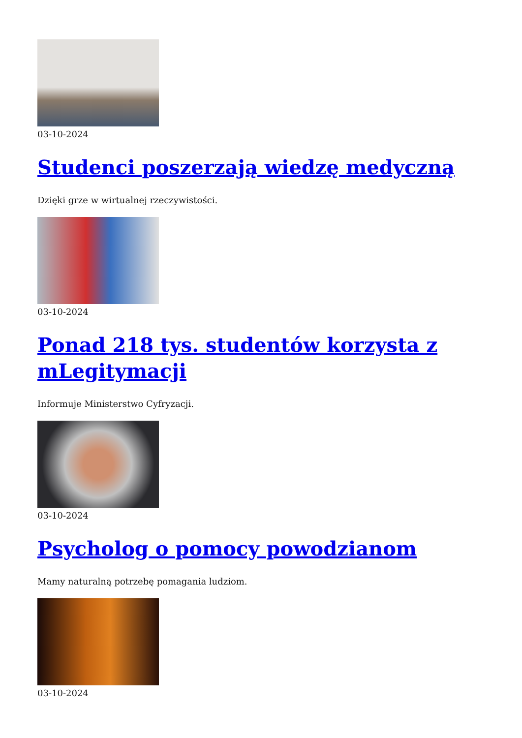03-10-2024
Studenci poszerzają wiedzę medyczną
Dzięki grze w wirtualnej rzeczywistości.
03-10-2024
Ponad 218 tys. studentów korzysta z mLegitymacji
Informuje Ministerstwo Cyfryzacji.
03-10-2024
Psycholog o pomocy powodzianom
Mamy naturalną potrzebę pomagania ludziom.
03-10-2024